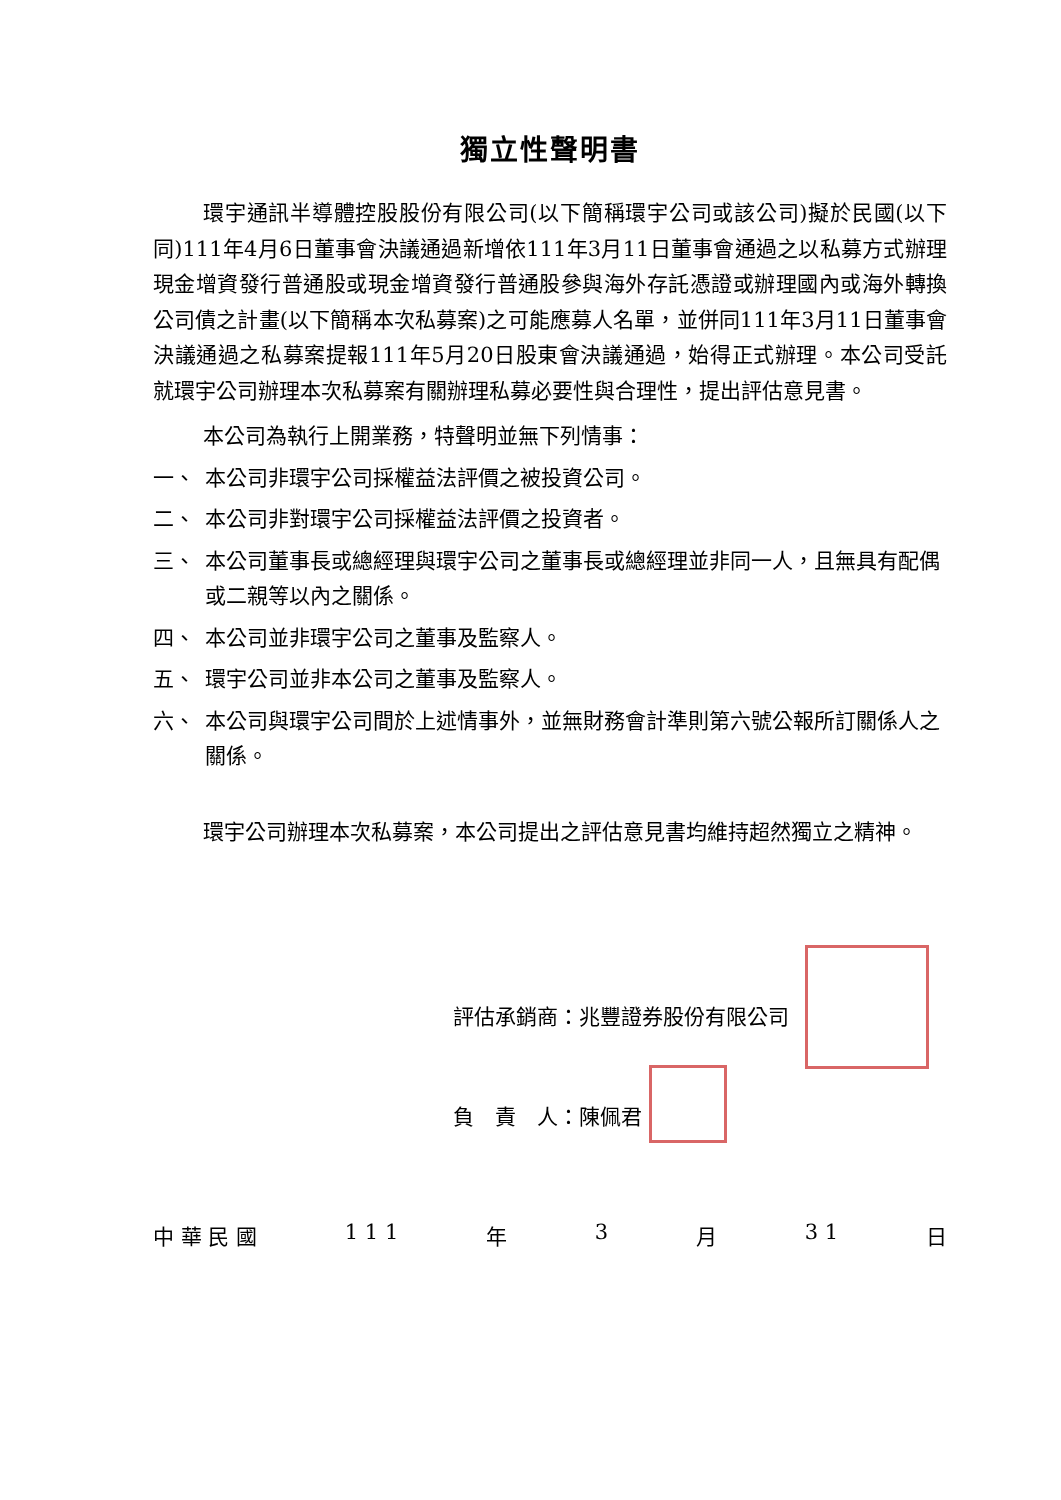獨立性聲明書
環宇通訊半導體控股股份有限公司(以下簡稱環宇公司或該公司)擬於民國(以下同)111年4月6日董事會決議通過新增依111年3月11日董事會通過之以私募方式辦理現金增資發行普通股或現金增資發行普通股參與海外存託憑證或辦理國內或海外轉換公司債之計畫(以下簡稱本次私募案)之可能應募人名單，並併同111年3月11日董事會決議通過之私募案提報111年5月20日股東會決議通過，始得正式辦理。本公司受託就環宇公司辦理本次私募案有關辦理私募必要性與合理性，提出評估意見書。
本公司為執行上開業務，特聲明並無下列情事：
一、 本公司非環宇公司採權益法評價之被投資公司。
二、 本公司非對環宇公司採權益法評價之投資者。
三、 本公司董事長或總經理與環宇公司之董事長或總經理並非同一人，且無具有配偶或二親等以內之關係。
四、 本公司並非環宇公司之董事及監察人。
五、 環宇公司並非本公司之董事及監察人。
六、 本公司與環宇公司間於上述情事外，並無財務會計準則第六號公報所訂關係人之關係。
環宇公司辦理本次私募案，本公司提出之評估意見書均維持超然獨立之精神。
評估承銷商：兆豐證券股份有限公司
負　責　人：陳佩君
中 華 民 國 1 1 1 年 3 月 3 1 日